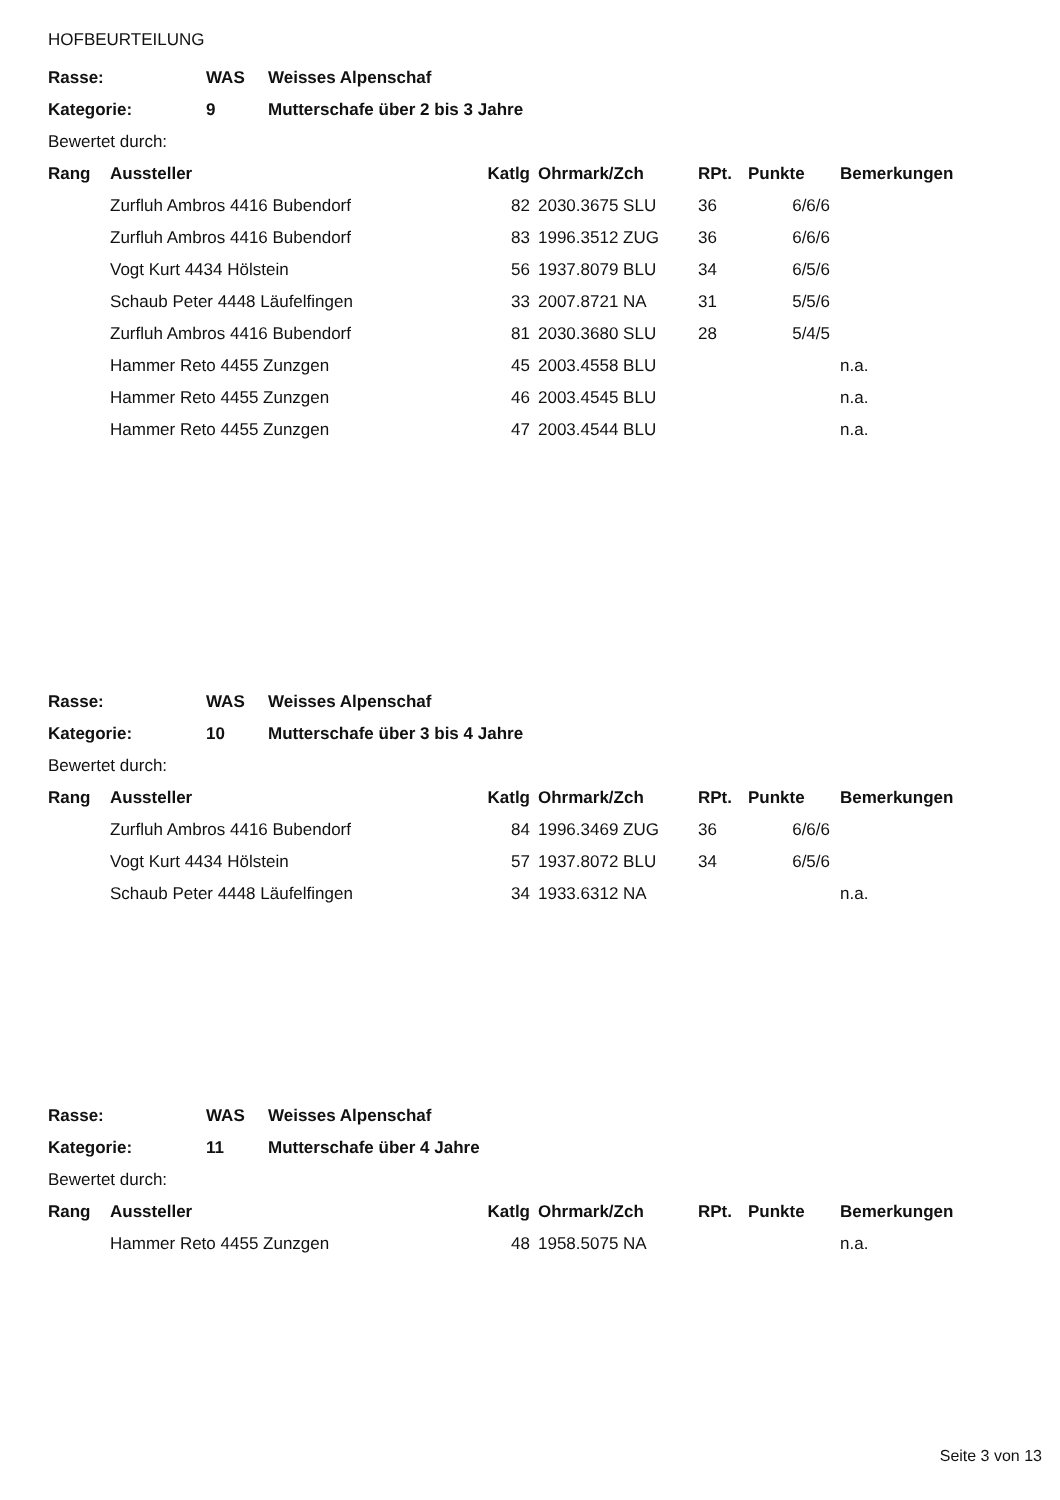HOFBEURTEILUNG
| Rasse: | WAS | Weisses Alpenschaf |
| Kategorie: | 9 | Mutterschafe über 2 bis 3 Jahre |
| Bewertet durch: | | |
| Rang | Aussteller | Katlg | Ohrmark/Zch | RPt. | Punkte | Bemerkungen |
| --- | --- | --- | --- | --- | --- | --- |
| | Zurfluh Ambros 4416 Bubendorf | 82 | 2030.3675 SLU | 36 | 6/6/6 | |
| | Zurfluh Ambros 4416 Bubendorf | 83 | 1996.3512 ZUG | 36 | 6/6/6 | |
| | Vogt Kurt 4434 Hölstein | 56 | 1937.8079 BLU | 34 | 6/5/6 | |
| | Schaub Peter 4448 Läufelfingen | 33 | 2007.8721 NA | 31 | 5/5/6 | |
| | Zurfluh Ambros 4416 Bubendorf | 81 | 2030.3680 SLU | 28 | 5/4/5 | |
| | Hammer Reto 4455 Zunzgen | 45 | 2003.4558 BLU | | | n.a. |
| | Hammer Reto 4455 Zunzgen | 46 | 2003.4545 BLU | | | n.a. |
| | Hammer Reto 4455 Zunzgen | 47 | 2003.4544 BLU | | | n.a. |
| Rasse: | WAS | Weisses Alpenschaf |
| Kategorie: | 10 | Mutterschafe über 3 bis 4 Jahre |
| Bewertet durch: | | |
| Rang | Aussteller | Katlg | Ohrmark/Zch | RPt. | Punkte | Bemerkungen |
| --- | --- | --- | --- | --- | --- | --- |
| | Zurfluh Ambros 4416 Bubendorf | 84 | 1996.3469 ZUG | 36 | 6/6/6 | |
| | Vogt Kurt 4434 Hölstein | 57 | 1937.8072 BLU | 34 | 6/5/6 | |
| | Schaub Peter 4448 Läufelfingen | 34 | 1933.6312 NA | | | n.a. |
| Rasse: | WAS | Weisses Alpenschaf |
| Kategorie: | 11 | Mutterschafe über 4 Jahre |
| Bewertet durch: | | |
| Rang | Aussteller | Katlg | Ohrmark/Zch | RPt. | Punkte | Bemerkungen |
| --- | --- | --- | --- | --- | --- | --- |
| | Hammer Reto 4455 Zunzgen | 48 | 1958.5075 NA | | | n.a. |
Seite 3 von 13